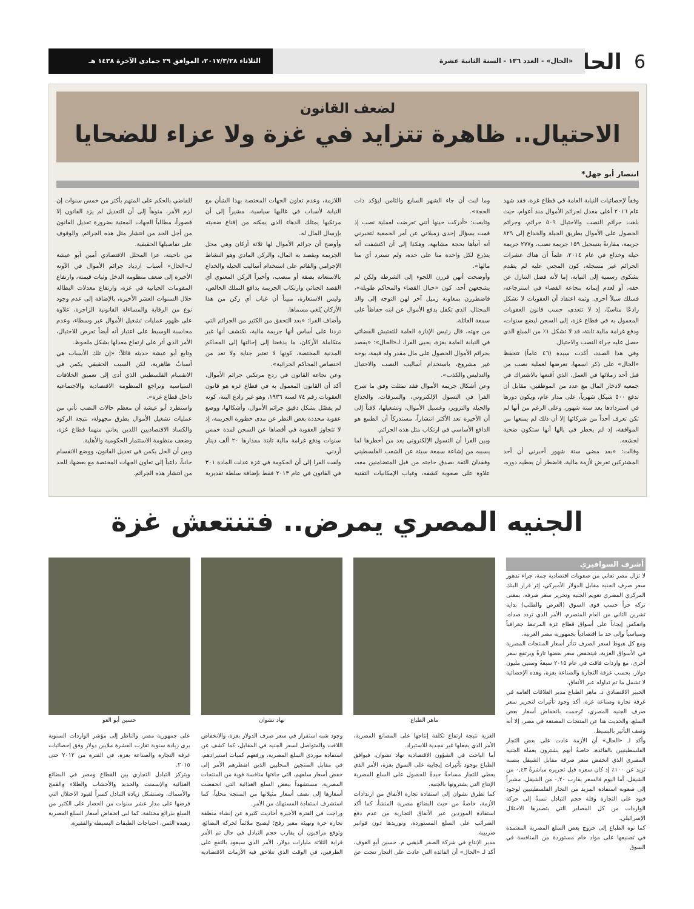6 الحال
«الحال» - العدد ١٣٦ - السنة الثانية عشرة
الثلاثاء ٢٠١٧/٣/٢٨، الموافق ٢٩ جمادى الآخرة ١٤٣٨ هـ
لضعف القانون
الاحتيال.. ظاهرة تتزايد في غزة ولا عزاء للضحايا
انتصار أبو جهل*
وفقاً لإحصائيات النيابة العامة في قطاع غزة، فقد شهد عام ٢٠١٦ أعلى معدل لجرائم الأموال منذ أعوام، حيث بلغت جرائم النصب والاحتيال ٥٠٩ جرائم، وجرائم الحصول على الأموال بطريق الحيلة والخداع إلى ٨٢٩ جريمة، مقارنةً بتسجيل ١٥٩ جريمة نصب، و٢٧٧ جريمة حيلة وخداع في عام ٢٠١٤، علماً أن هناك عشرات الجرائم غير مسجلة، كون المجني عليه لم يتقدم بشكوى رسمية إلى النيابة، إما لأنه فضل التنازل عن حقه، أو لعدم إيمانه بنجاعة القضاء في استرجاعه، فسلك سبلاً أخرى. وثمة اعتقاد أن العقوبات لا تشكل رادعًا مناسبًا، إذ لا تتعدى، حسب قانون العقوبات المعمول به في قطاع غزة، إلى السجن لبضع سنوات، ودفع غرامة مالية ثابتة، قد لا تشكل ١٪ من المبلغ الذي حصل عليه جراء النصب والاحتيال.
وفي هذا الصدد، أكدت سيدة (٤٦ عاماً) تتحفظ «الحال» على ذكر اسمها، تعرضها لعملية نصب من قبل أحد زملائها في العمل، الذي أقنعها بالاشتراك في جمعية لادخار المال مع عدد من الموظفين، مقابل أن تدفع ٥٠٠ شيكل شهرياً، على مدار عام، ويكون دورها في استردادها بعد ستة شهور، وعلى الرغم من أنها لم تكن تعرف أحداً من شركائها إلا أن ذلك لم يمنعها من الموافقة، إذ لم يخطر في بالها أنها ستكون ضحية لجشعه.
وقالت: «بعد مضي ستة شهور أخبرني أن أحد المشتركين تعرض لأزمة مالية، فاضطر أن يعطيه دوره، وما لبث أن جاء الشهر السابع والثامن ليؤكد ذات الحجة».
وتابعت: «أدركت حينها أنني تعرضت لعملية نصب إذ قمت بسؤال إحدى زميلاتي عن أمر الجمعية لتخبرني أنه أنبأها بحجة مشابهة، وهكذا إلى أن اكتشفت أنه يتذرع لكل واحدة منا على حدة، ولم تسترد أي منا مالها».
وأوضحت أنهن قررن اللجوء إلى الشرطة ولكن لم يشجعهن أحد، كون «حبال القضاء والمحاكم طويلة»، فاضطررن بمعاونة زميل آخر لهن التوجه إلى والد المحتال، الذي تكفل بدفع الأموال عن ابنه حفاظاً على سمعة العائلة.
من جهته، قال رئيس الإدارة العامة للتفتيش القضائي في النيابة العامة بغزة، يحيى الفرا، لـ«الحال»: «يقصد بجرائم الأموال الحصول على مال مقدر وله قيمة، بوجه غير مشروع، باستخدام أساليب النصب والاحتيال والتدليس والكذب».
وعن أشكال جريمة الأموال فقد تمثلت وفق ما شرح الفرا في التسول الإلكتروني، والسرقات، والخداع والحيلة والتزوير، وغسيل الأموال، وتشغيلها، لافتاً إلى أن الأخيرة تعد الأكثر انتشاراً، مستدركاً أن الطمع هو الدافع الأساسي في ارتكاب مثل هذه الجرائم.
وبين الفرا أن التسول الإلكتروني يعد من أخطرها لما يسببه من إشاعة سمعة سيئة عن الشعب الفلسطيني وفقدان الثقة بصدق حاجته من قبل المتضامنين معه، علاوة على صعوبة كشفه، وغياب الإمكانيات التقنية اللازمة، وعدم تعاون الجهات المختصة بهذا الشأن مع النيابة لأسباب في غالبها سياسية، مشيراً إلى أن مرتكبها يمتلك الدهاء الذي يمكنه من إقناع ضحيته بإرسال المال له.
وأوضح أن جرائم الأموال لها ثلاثة أركان وهي محل الجريمة ويقصد به المال، والركن المادي وهو النشاط الإجرامي والقائم على استخدام أساليب الحيلة والخداع بالاستعانة بصفة أو منصب، وأخيراً الركن المعنوي أي القصد الجنائي وارتكاب الجريمة بدافع التملك الخالص، وليس الاستعارة، مبيناً أن غياب أي ركن من هذا الأركان يُلغي مسماها.
وأضاف الفرا: «بعد التحقق من الكثير من الجرائم التي تردنا على أساس أنها جريمة مالية، نكتشف أنها غير متكاملة الأركان، ما يدفعنا إلى إحالتها إلى المحاكم المدنية المختصة، كونها لا تعتبر جناية ولا تعد من اختصاص المحاكم الجزائية».
وعن نجاعة القانون في ردع مرتكبي جرائم الأموال، أكد أن القانون المعمول به في قطاع غزة هو قانون العقوبات رقم ٧٤ لسنة ١٩٣٦، وهو غير رادع البتة، كونه لم يفصّل بشكل دقيق جرائم الأموال، وأشكالها، ووضع عقوبة محددة بغض النظر عن مدى خطورة الجريمة، إذ لا تتجاوز العقوبة في أقصاها عن السجن لمدة خمس سنوات ودفع غرامة مالية ثابتة مقدارها ٢٠ ألف دينار أردني.
ولفت الفرا إلى أن الحكومة في غزة عدلت المادة ٣٠١ في القانون في عام ٢٠١٣ فقط بإضافة سلطة تقديرية للقاضي بالحكم على المتهم بأكثر من خمس سنوات إن لزم الأمر، منوهاً إلى أن التعديل لم يزد القانون إلا قصوراً، مطالباً الجهات المعنية بضرورة تعديل القانون من أجل الحد من انتشار مثل هذه الجرائم، والوقوف على تفاصيلها الحقيقية.
من ناحيته، عزا المحلل الاقتصادي أمين أبو عيشة لـ«الحال» أسباب ازدياد جرائم الأموال في الآونة الأخيرة إلى ضعف منظومة الدخل وثبات قيمته، وارتفاع المقومات الحياتية في غزة، وارتفاع معدلات البطالة خلال السنوات العشر الأخيرة، بالإضافة إلى عدم وجود نوع من الرقابة والمساءلة القانونية الزاجرة، علاوة على ظهور عمليات تشغيل الأموال عبر وسطاء، وعدم محاسبة الوسيط على اعتبار أنه أيضاً تعرض للاحتيال، الأمر الذي أثر على ارتفاع معدلها بشكل ملحوظ.
وتابع أبو عيشة حديثه قائلاً: «إن تلك الأسباب هي أسبابٌ ظاهرية، لكن السبب الحقيقي يكمن في الانقسام الفلسطيني الذي أدى إلى تعميق الخلافات السياسية وتراجع المنظومة الاقتصادية والاجتماعية داخل قطاع غزة».
واستطرد أبو عيشة أن معظم حالات النصب تأتي من عمليات تشغيل الأموال بطرق مجهولة، نتيجة الركود والكساد الاقتصاديين اللذين يعاني منهما قطاع غزة، وضعف منظومة الاستثمار الحكومية والأهلية.
وبين أن الحل يكمن في تعديل القانون، ووضع الانقسام جانباً، داعياً إلى تعاون الجهات المختصة مع بعضها، للحد من انتشار هذه الجرائم.
الجنيه المصري يمرض.. فتنتعش غزة
أشرف السوافيري
لا تزال مصر تعاني من صعوبات اقتصادية جمة، جراء تدهور سعر صرف الجنيه مقابل الدولار الأميركي، إثر قرار البنك المركزي المصري تعويم الجنيه وتحرير سعر صرفه، بمعنى تركه حراً حسب قوى السوق (العرض والطلب) بداية تشرين الثاني من العام المنصرم، الأمر الذي تردد صداه، وانعكس إيجاباً على أسواق قطاع غزة المرتبط جغرافياً وسياسياً وإلى حد ما اقتصادياً بجمهورية مصر العربية.
ومع كل هبوط لسعر الصرف تتأثر أسعار المنتجات المصرية في الأسواق الغزية، فينخفض سعر بعضها تارةً ويرتفع سعر أخرى، مع واردات فاقت في عام ٢٠١٥ سبعةً وستين مليون دولار، بحسب غرفة التجارة والصناعة بغزة، وهذه الإحصائية لا تشمل ما تم تداوله عبر الأنفاق.
الخبير الاقتصادي د. ماهر الطباع مدير العلاقات العامة في غرفة تجارة وصناعة غزة، أكد وجود تأثيرات لتحرير سعر صرف الجنيه المصري، تُرجمت بانخفاض أسعار بعض السلع، والحديث هنا عن المنتجات المصنعة في مصر، إلا أنه وَصف التأثير بالبسيط.
وأكد لـ «الحال» أن الأزمة عادت على بعض التجار الفلسطينيين بالفائدة، خاصةً أنهم يشترون بعملة الجنيه المصري الذي انخفض سعر صرفه مقابل الشيقل بنسبة تزيد عن ١٠٠٪ إذ كان سعره قبل تحريره مباشرةً ٠,٤٣ من الشيقل، أما اليوم فالسعر يقارب ٠,٢٠ من الشيقل، مشيراً إلى صعوبة استفادة المزيد من التجار الفلسطينيين لوجود قيود على التجارة وقلة حجم التبادل نسبةً إلى حركة الواردات من كل المصادر التي يتصدرها الاحتلال الإسرائيلي.
كما نوه الطباع إلى خروج بعض السلع المصرية المعتمدة في تصنيعها على مواد خام مستوردة من المنافسة في السوق
ماهر الطباع نهاد نشوان حسين أبو العو
الغزية نتيجة ارتفاع تكلفة إنتاجها على المصانع المصرية، الأمر الذي يجعلها غير مجدية للاستيراد.
أما الباحث في الشؤون الاقتصادية نهاد نشوان، فيوافق الطباع بوجود تأثيرات إيجابية على السوق بغزة، الأمر الذي يعطي للتجار مساحةً جيدةً للحصول على السلع المصرية الإنتاج التي يشترونها بالجنيه.
كما تطرق نشوان إلى استفادة تجارة الأنفاق من ارتدادات الأزمة، خاصةً من حيث البضائع مصرية المنشأ، كما أكد استفادة الموردين عبر الأنفاق التجارية من عدم دفع الضرائب على السلع المستوردة، وتوريدها دون فواتير ضريبية.
مدير الإنتاج في شركة الصقر الذهبي م. حسين أبو العوف، أكد لـ «الحال» أن الفائدة التي عادت على التجار نتجت عن وجود شبه استقرار في سعر صرف الدولار بغزة، والانخفاض اللافت والمتواصل لسعر الجنيه في المقابل، كما كشف عن استفادة موردي السلع المصرية، ورفعهم كميات استيرادهم، في مقابل المنتجين المحليين الذين اضطرهم الأمر إلى خفض أسعار سلعهم، التي جاءتها منافسة قوية من المنتجات المصرية، مستشهداً ببعض السلع الغذائية التي انخفضت أسعارها إلى نصف أسعار مثيلاتها من المنتجة محلياً، كما استشرف استفادة المستهلك من الأمر.
وراجت في الفترة الأخيرة أحاديث كثيرة عن إنشاء منطقة تجارة حرة وتهيئة معبر رفح؛ ليصبح ملائماً لحركة البضائع، وتوقع مراقبون أن يقارب حجم التبادل في حال تم الأمر قرابة الثلاثة مليارات دولار، الأمر الذي سيعود بالنفع على الطرفين، في الوقت الذي تتلاحق فيه الأزمات الاقتصادية على جمهورية مصر، والناظر إلى مؤشر الواردات السنوية يرى زيادة سنوية تقارب العشرة ملايين دولار وفق إحصائيات غرفة التجارة والصناعة بغزة، في الفترة من ٢٠١٢ حتى ٢٠١٥.
ويتركز التبادل التجاري بين القطاع ومصر في البضائع الغذائية والإسمنت والحديد والأخشاب والطلاء والقمح والأسماك، وستشكل زيادة التبادل كسراً لقيود الاحتلال التي فرضها على مدار عشر سنوات من الحصار على الكثير من السلع بذرائع مختلفة، كما لبى انخفاض أسعار السلع المصرية زهيدة الثمن، احتياجات الطبقات البسيطة والفقيرة.